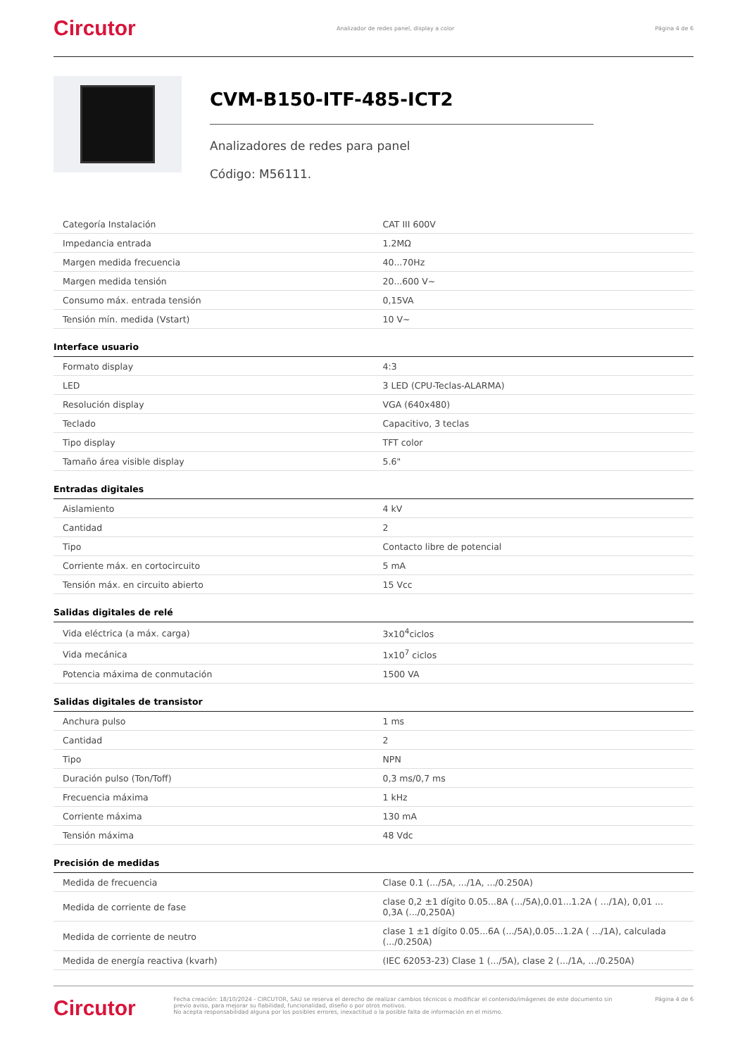Circutor Analizador de redes panel, display a color Página 4 de 6
CVM-B150-ITF-485-ICT2
Analizadores de redes para panel
Código: M56111.
| Categoría Instalación | CAT III 600V |
| Impedancia entrada | 1.2MΩ |
| Margen medida frecuencia | 40...70Hz |
| Margen medida tensión | 20...600 V~ |
| Consumo máx. entrada tensión | 0,15VA |
| Tensión mín. medida (Vstart) | 10 V~ |
Interface usuario
| Formato display | 4:3 |
| LED | 3 LED (CPU-Teclas-ALARMA) |
| Resolución display | VGA (640x480) |
| Teclado | Capacitivo, 3 teclas |
| Tipo display | TFT color |
| Tamaño área visible display | 5.6" |
Entradas digitales
| Aislamiento | 4 kV |
| Cantidad | 2 |
| Tipo | Contacto libre de potencial |
| Corriente máx. en cortocircuito | 5 mA |
| Tensión máx. en circuito abierto | 15 Vcc |
Salidas digitales de relé
| Vida eléctrica (a máx. carga) | 3x10<sup>4</sup>ciclos |
| Vida mecánica | 1x10<sup>7</sup> ciclos |
| Potencia máxima de conmutación | 1500 VA |
Salidas digitales de transistor
| Anchura pulso | 1 ms |
| Cantidad | 2 |
| Tipo | NPN |
| Duración pulso (Ton/Toff) | 0,3 ms/0,7 ms |
| Frecuencia máxima | 1 kHz |
| Corriente máxima | 130 mA |
| Tensión máxima | 48 Vdc |
Precisión de medidas
| Medida de frecuencia | Clase 0.1 (.../5A, .../1A, .../0.250A) |
| Medida de corriente de fase | clase 0,2 ±1 dígito 0.05...8A (.../5A),0.01...1.2A ( .../1A), 0,01 ... 0,3A (.../0,250A) |
| Medida de corriente de neutro | clase 1 ±1 dígito 0.05...6A (.../5A),0.05...1.2A ( .../1A), calculada (.../0.250A) |
| Medida de energía reactiva (kvarh) | (IEC 62053-23) Clase 1 (.../5A), clase 2 (.../1A, .../0.250A) |
Circutor Fecha creación: 18/10/2024 - CIRCUTOR, SAU se reserva el derecho de realizar cambios técnicos o modificar el contenido/imágenes de este documento sin previo aviso, para mejorar su fiabilidad, funcionalidad, diseño o por otros motivos.
No acepta responsabilidad alguna por los posibles errores, inexactitud o la posible falta de información en el mismo. Página 4 de 6